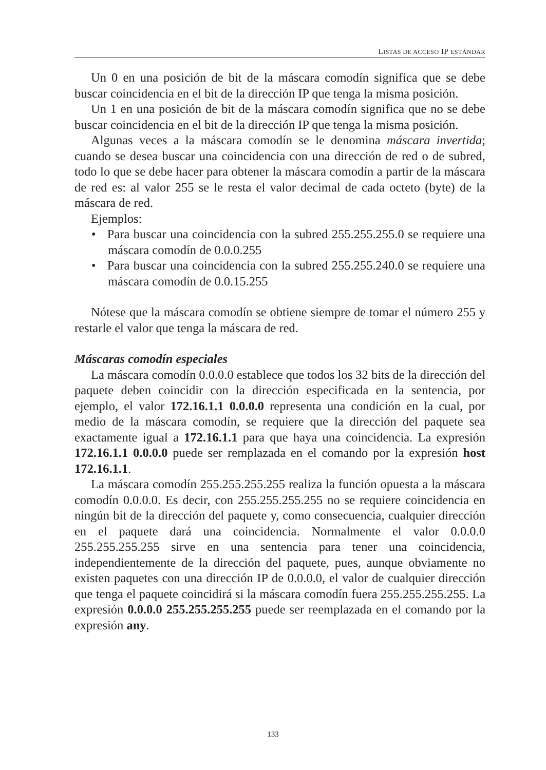LISTAS DE ACCESO IP ESTÁNDAR
Un 0 en una posición de bit de la máscara comodín significa que se debe buscar coincidencia en el bit de la dirección IP que tenga la misma posición.
Un 1 en una posición de bit de la máscara comodín significa que no se debe buscar coincidencia en el bit de la dirección IP que tenga la misma posición.
Algunas veces a la máscara comodín se le denomina máscara invertida; cuando se desea buscar una coincidencia con una dirección de red o de subred, todo lo que se debe hacer para obtener la máscara comodín a partir de la máscara de red es: al valor 255 se le resta el valor decimal de cada octeto (byte) de la máscara de red.
Ejemplos:
• Para buscar una coincidencia con la subred 255.255.255.0 se requiere una máscara comodín de 0.0.0.255
• Para buscar una coincidencia con la subred 255.255.240.0 se requiere una máscara comodín de 0.0.15.255
Nótese que la máscara comodín se obtiene siempre de tomar el número 255 y restarle el valor que tenga la máscara de red.
Máscaras comodín especiales
La máscara comodín 0.0.0.0 establece que todos los 32 bits de la dirección del paquete deben coincidir con la dirección especificada en la sentencia, por ejemplo, el valor 172.16.1.1 0.0.0.0 representa una condición en la cual, por medio de la máscara comodín, se requiere que la dirección del paquete sea exactamente igual a 172.16.1.1 para que haya una coincidencia. La expresión 172.16.1.1 0.0.0.0 puede ser remplazada en el comando por la expresión host 172.16.1.1.
La máscara comodín 255.255.255.255 realiza la función opuesta a la máscara comodín 0.0.0.0. Es decir, con 255.255.255.255 no se requiere coincidencia en ningún bit de la dirección del paquete y, como consecuencia, cualquier dirección en el paquete dará una coincidencia. Normalmente el valor 0.0.0.0 255.255.255.255 sirve en una sentencia para tener una coincidencia, independientemente de la dirección del paquete, pues, aunque obviamente no existen paquetes con una dirección IP de 0.0.0.0, el valor de cualquier dirección que tenga el paquete coincidirá si la máscara comodín fuera 255.255.255.255. La expresión 0.0.0.0 255.255.255.255 puede ser reemplazada en el comando por la expresión any.
133